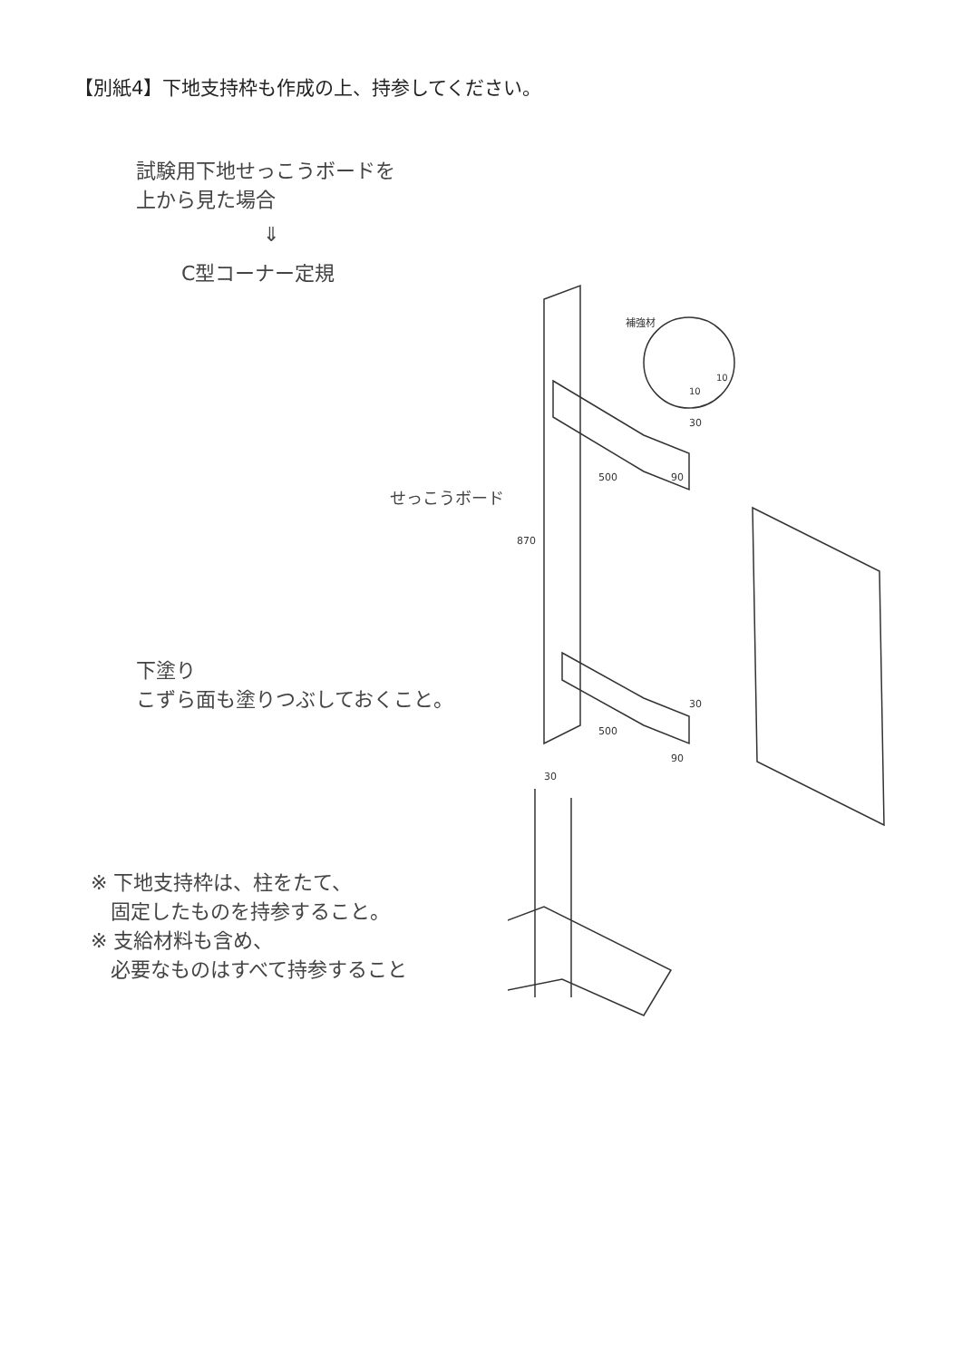【別紙4】下地支持枠も作成の上、持参してください。
試験用下地せっこうボードを
上から見た場合
⇓
C型コーナー定規
せっこうボード
下塗り
こずら面も塗りつぶしておくこと。
※ 下地支持枠は、柱をたて、
　固定したものを持参すること。
※ 支給材料も含め、
　必要なものはすべて持参すること
補強材
500
870
500
30
30
90
30
90
10
10